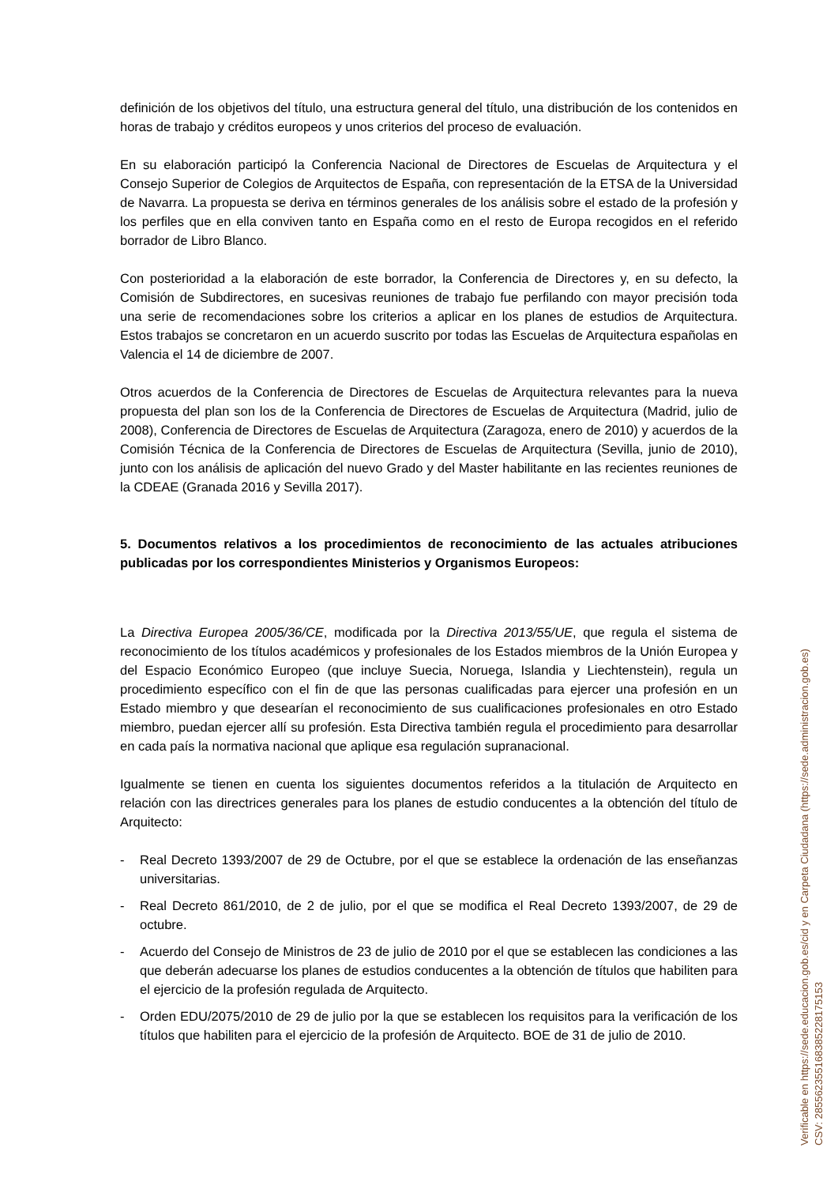definición de los objetivos del título, una estructura general del título, una distribución de los contenidos en horas de trabajo y créditos europeos y unos criterios del proceso de evaluación.
En su elaboración participó la Conferencia Nacional de Directores de Escuelas de Arquitectura y el Consejo Superior de Colegios de Arquitectos de España, con representación de la ETSA de la Universidad de Navarra. La propuesta se deriva en términos generales de los análisis sobre el estado de la profesión y los perfiles que en ella conviven tanto en España como en el resto de Europa recogidos en el referido borrador de Libro Blanco.
Con posterioridad a la elaboración de este borrador, la Conferencia de Directores y, en su defecto, la Comisión de Subdirectores, en sucesivas reuniones de trabajo fue perfilando con mayor precisión toda una serie de recomendaciones sobre los criterios a aplicar en los planes de estudios de Arquitectura. Estos trabajos se concretaron en un acuerdo suscrito por todas las Escuelas de Arquitectura españolas en Valencia el 14 de diciembre de 2007.
Otros acuerdos de la Conferencia de Directores de Escuelas de Arquitectura relevantes para la nueva propuesta del plan son los de la Conferencia de Directores de Escuelas de Arquitectura (Madrid, julio de 2008), Conferencia de Directores de Escuelas de Arquitectura (Zaragoza, enero de 2010) y acuerdos de la Comisión Técnica de la Conferencia de Directores de Escuelas de Arquitectura (Sevilla, junio de 2010), junto con los análisis de aplicación del nuevo Grado y del Master habilitante en las recientes reuniones de la CDEAE (Granada 2016 y Sevilla 2017).
5. Documentos relativos a los procedimientos de reconocimiento de las actuales atribuciones publicadas por los correspondientes Ministerios y Organismos Europeos:
La Directiva Europea 2005/36/CE, modificada por la Directiva 2013/55/UE, que regula el sistema de reconocimiento de los títulos académicos y profesionales de los Estados miembros de la Unión Europea y del Espacio Económico Europeo (que incluye Suecia, Noruega, Islandia y Liechtenstein), regula un procedimiento específico con el fin de que las personas cualificadas para ejercer una profesión en un Estado miembro y que desearían el reconocimiento de sus cualificaciones profesionales en otro Estado miembro, puedan ejercer allí su profesión. Esta Directiva también regula el procedimiento para desarrollar en cada país la normativa nacional que aplique esa regulación supranacional.
Igualmente se tienen en cuenta los siguientes documentos referidos a la titulación de Arquitecto en relación con las directrices generales para los planes de estudio conducentes a la obtención del título de Arquitecto:
- Real Decreto 1393/2007 de 29 de Octubre, por el que se establece la ordenación de las enseñanzas universitarias.
- Real Decreto 861/2010, de 2 de julio, por el que se modifica el Real Decreto 1393/2007, de 29 de octubre.
- Acuerdo del Consejo de Ministros de 23 de julio de 2010 por el que se establecen las condiciones a las que deberán adecuarse los planes de estudios conducentes a la obtención de títulos que habiliten para el ejercicio de la profesión regulada de Arquitecto.
- Orden EDU/2075/2010 de 29 de julio por la que se establecen los requisitos para la verificación de los títulos que habiliten para el ejercicio de la profesión de Arquitecto. BOE de 31 de julio de 2010.
Verificable en https://sede.educacion.gob.es/cid y en Carpeta Ciudadana (https://sede.administracion.gob.es)
CSV: 28556235516838522817515​3